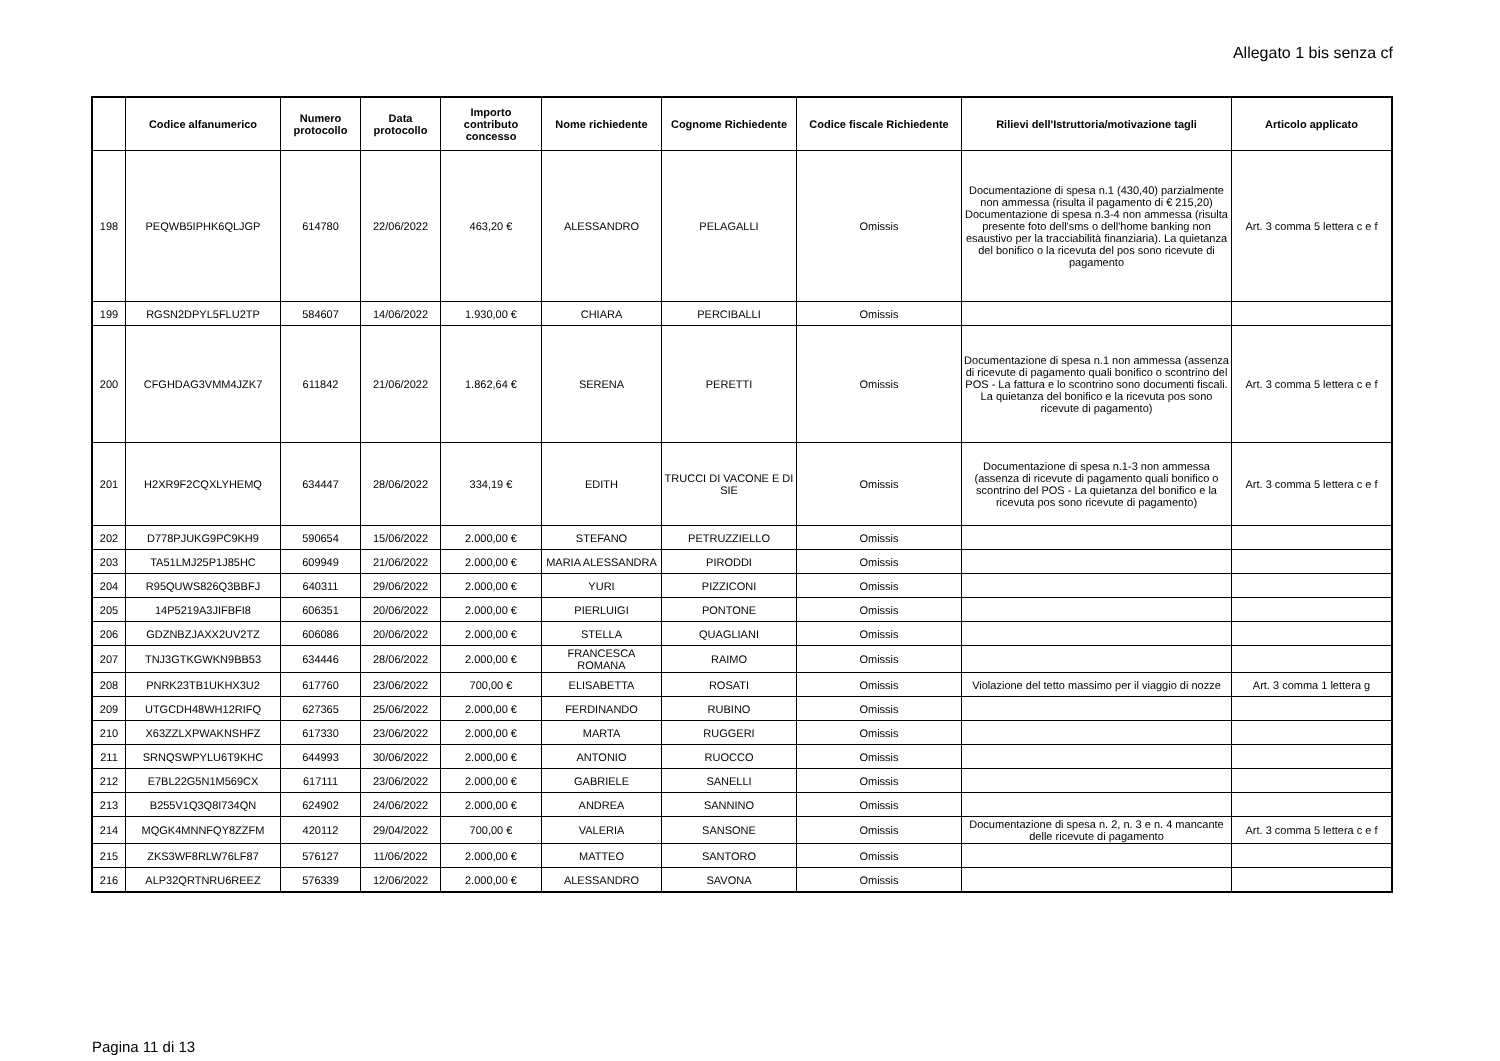Allegato 1 bis senza cf
| | Codice alfanumerico | Numero protocollo | Data protocollo | Importo contributo concesso | Nome richiedente | Cognome Richiedente | Codice fiscale Richiedente | Rilievi dell'Istruttoria/motivazione tagli | Articolo applicato |
| --- | --- | --- | --- | --- | --- | --- | --- | --- | --- |
| 198 | PEQWB5IPHK6QLJGP | 614780 | 22/06/2022 | 463,20 € | ALESSANDRO | PELAGALLI | Omissis | Documentazione di spesa n.1 (430,40) parzialmente non ammessa (risulta il pagamento di € 215,20) Documentazione di spesa n.3-4 non ammessa (risulta presente foto dell'sms o dell'home banking non esaustivo per la tracciabilità finanziaria). La quietanza del bonifico o la ricevuta del pos sono ricevute di pagamento | Art. 3 comma 5 lettera c e f |
| 199 | RGSN2DPYL5FLU2TP | 584607 | 14/06/2022 | 1.930,00 € | CHIARA | PERCIBALLI | Omissis | | |
| 200 | CFGHDAG3VMM4JZK7 | 611842 | 21/06/2022 | 1.862,64 € | SERENA | PERETTI | Omissis | Documentazione di spesa n.1 non ammessa (assenza di ricevute di pagamento quali bonifico o scontrino del POS - La fattura e lo scontrino sono documenti fiscali. La quietanza del bonifico e la ricevuta pos sono ricevute di pagamento) | Art. 3 comma 5 lettera c e f |
| 201 | H2XR9F2CQXLYHEMQ | 634447 | 28/06/2022 | 334,19 € | EDITH | TRUCCI DI VACONE E DI SIE | Omissis | Documentazione di spesa n.1-3 non ammessa (assenza di ricevute di pagamento quali bonifico o scontrino del POS - La quietanza del bonifico e la ricevuta pos sono ricevute di pagamento) | Art. 3 comma 5 lettera c e f |
| 202 | D778PJUKG9PC9KH9 | 590654 | 15/06/2022 | 2.000,00 € | STEFANO | PETRUZZIELLO | Omissis | | |
| 203 | TA51LMJ25P1J85HC | 609949 | 21/06/2022 | 2.000,00 € | MARIA ALESSANDRA | PIRODDI | Omissis | | |
| 204 | R95QUWS826Q3BBFJ | 640311 | 29/06/2022 | 2.000,00 € | YURI | PIZZICONI | Omissis | | |
| 205 | 14P5219A3JIFBFI8 | 606351 | 20/06/2022 | 2.000,00 € | PIERLUIGI | PONTONE | Omissis | | |
| 206 | GDZNBZJAXX2UV2TZ | 606086 | 20/06/2022 | 2.000,00 € | STELLA | QUAGLIANI | Omissis | | |
| 207 | TNJ3GTKGWKN9BB53 | 634446 | 28/06/2022 | 2.000,00 € | FRANCESCA ROMANA | RAIMO | Omissis | | |
| 208 | PNRK23TB1UKHX3U2 | 617760 | 23/06/2022 | 700,00 € | ELISABETTA | ROSATI | Omissis | Violazione del tetto massimo per il viaggio di nozze | Art. 3 comma 1 lettera g |
| 209 | UTGCDH48WH12RIFQ | 627365 | 25/06/2022 | 2.000,00 € | FERDINANDO | RUBINO | Omissis | | |
| 210 | X63ZZLXPWAKNSHFZ | 617330 | 23/06/2022 | 2.000,00 € | MARTA | RUGGERI | Omissis | | |
| 211 | SRNQSWPYLU6T9KHC | 644993 | 30/06/2022 | 2.000,00 € | ANTONIO | RUOCCO | Omissis | | |
| 212 | E7BL22G5N1M569CX | 617111 | 23/06/2022 | 2.000,00 € | GABRIELE | SANELLI | Omissis | | |
| 213 | B255V1Q3Q8I734QN | 624902 | 24/06/2022 | 2.000,00 € | ANDREA | SANNINO | Omissis | | |
| 214 | MQGK4MNNFQY8ZZFM | 420112 | 29/04/2022 | 700,00 € | VALERIA | SANSONE | Omissis | Documentazione di spesa n. 2, n. 3 e n. 4 mancante delle ricevute di pagamento | Art. 3 comma 5 lettera c e f |
| 215 | ZKS3WF8RLW76LF87 | 576127 | 11/06/2022 | 2.000,00 € | MATTEO | SANTORO | Omissis | | |
| 216 | ALP32QRTNRU6REEZ | 576339 | 12/06/2022 | 2.000,00 € | ALESSANDRO | SAVONA | Omissis | | |
Pagina 11 di 13